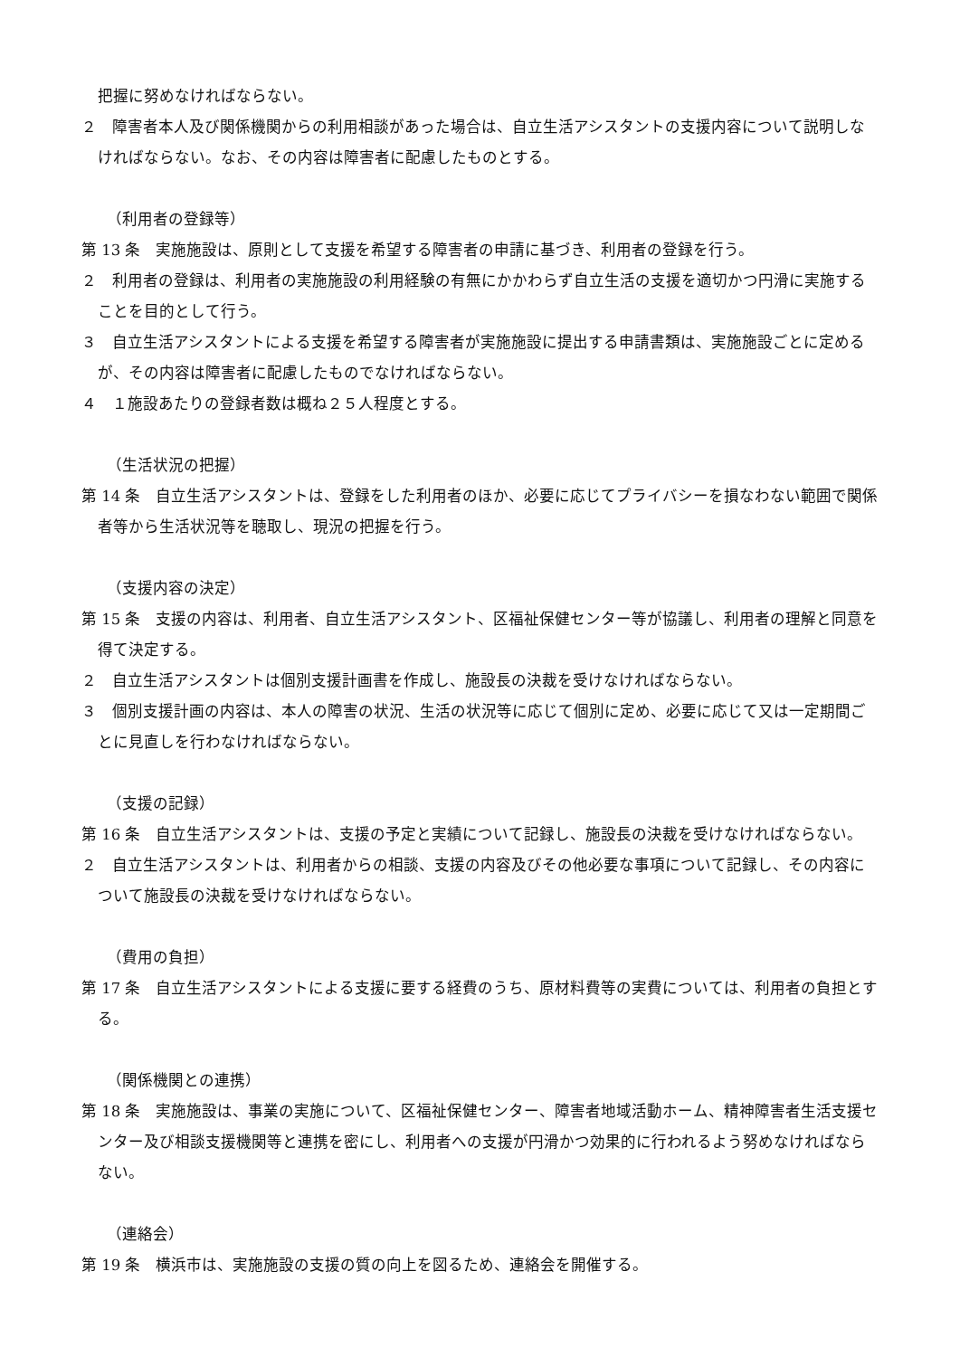把握に努めなければならない。
２　障害者本人及び関係機関からの利用相談があった場合は、自立生活アシスタントの支援内容について説明しなければならない。なお、その内容は障害者に配慮したものとする。
（利用者の登録等）
第 13 条　実施施設は、原則として支援を希望する障害者の申請に基づき、利用者の登録を行う。
２　利用者の登録は、利用者の実施施設の利用経験の有無にかかわらず自立生活の支援を適切かつ円滑に実施することを目的として行う。
３　自立生活アシスタントによる支援を希望する障害者が実施施設に提出する申請書類は、実施施設ごとに定めるが、その内容は障害者に配慮したものでなければならない。
４　１施設あたりの登録者数は概ね２５人程度とする。
（生活状況の把握）
第 14 条　自立生活アシスタントは、登録をした利用者のほか、必要に応じてプライバシーを損なわない範囲で関係者等から生活状況等を聴取し、現況の把握を行う。
（支援内容の決定）
第 15 条　支援の内容は、利用者、自立生活アシスタント、区福祉保健センター等が協議し、利用者の理解と同意を得て決定する。
２　自立生活アシスタントは個別支援計画書を作成し、施設長の決裁を受けなければならない。
３　個別支援計画の内容は、本人の障害の状況、生活の状況等に応じて個別に定め、必要に応じて又は一定期間ごとに見直しを行わなければならない。
（支援の記録）
第 16 条　自立生活アシスタントは、支援の予定と実績について記録し、施設長の決裁を受けなければならない。
２　自立生活アシスタントは、利用者からの相談、支援の内容及びその他必要な事項について記録し、その内容について施設長の決裁を受けなければならない。
（費用の負担）
第 17 条　自立生活アシスタントによる支援に要する経費のうち、原材料費等の実費については、利用者の負担とする。
（関係機関との連携）
第 18 条　実施施設は、事業の実施について、区福祉保健センター、障害者地域活動ホーム、精神障害者生活支援センター及び相談支援機関等と連携を密にし、利用者への支援が円滑かつ効果的に行われるよう努めなければならない。
（連絡会）
第 19 条　横浜市は、実施施設の支援の質の向上を図るため、連絡会を開催する。